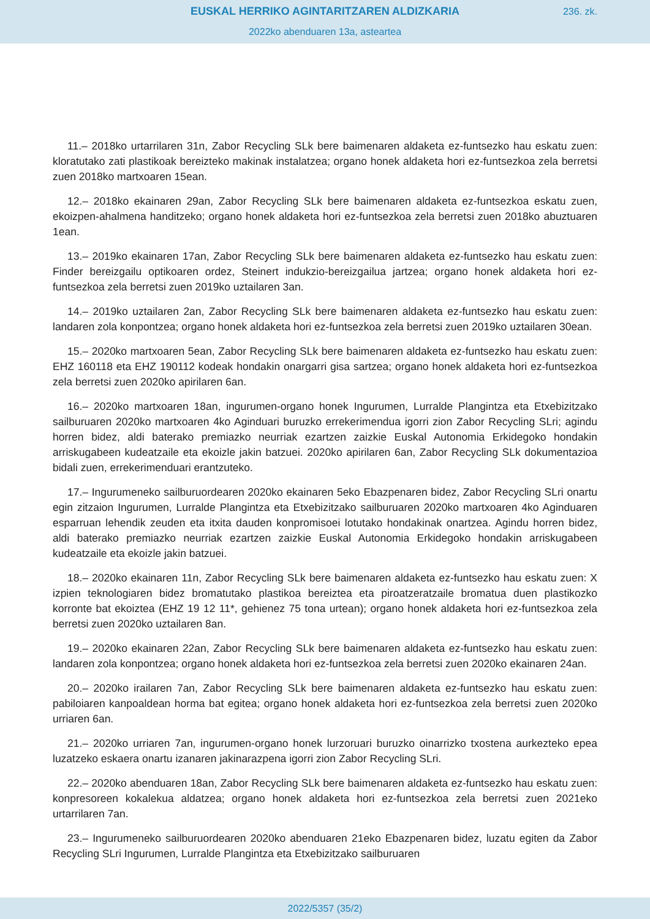EUSKAL HERRIKO AGINTARITZAREN ALDIZKARIA
236. zk.
2022ko abenduaren 13a, asteartea
11.– 2018ko urtarrilaren 31n, Zabor Recycling SLk bere baimenaren aldaketa ez-funtsezko hau eskatu zuen: kloratutako zati plastikoak bereizteko makinak instalatzea; organo honek aldaketa hori ez-funtsezkoa zela berretsi zuen 2018ko martxoaren 15ean.
12.– 2018ko ekainaren 29an, Zabor Recycling SLk bere baimenaren aldaketa ez-funtsezkoa eskatu zuen, ekoizpen-ahalmena handitzeko; organo honek aldaketa hori ez-funtsezkoa zela berretsi zuen 2018ko abuztuaren 1ean.
13.– 2019ko ekainaren 17an, Zabor Recycling SLk bere baimenaren aldaketa ez-funtsezko hau eskatu zuen: Finder bereizgailu optikoaren ordez, Steinert indukzio-bereizgailua jartzea; organo honek aldaketa hori ez-funtsezkoa zela berretsi zuen 2019ko uztailaren 3an.
14.– 2019ko uztailaren 2an, Zabor Recycling SLk bere baimenaren aldaketa ez-funtsezko hau eskatu zuen: landaren zola konpontzea; organo honek aldaketa hori ez-funtsezkoa zela berretsi zuen 2019ko uztailaren 30ean.
15.– 2020ko martxoaren 5ean, Zabor Recycling SLk bere baimenaren aldaketa ez-funtsezko hau eskatu zuen: EHZ 160118 eta EHZ 190112 kodeak hondakin onargarri gisa sartzea; organo honek aldaketa hori ez-funtsezkoa zela berretsi zuen 2020ko apirilaren 6an.
16.– 2020ko martxoaren 18an, ingurumen-organo honek Ingurumen, Lurralde Plangintza eta Etxebizitzako sailburuaren 2020ko martxoaren 4ko Aginduari buruzko errekerimendua igorri zion Zabor Recycling SLri; agindu horren bidez, aldi baterako premiazko neurriak ezartzen zaizkie Euskal Autonomia Erkidegoko hondakin arriskugabeen kudeatzaile eta ekoizle jakin batzuei. 2020ko apirilaren 6an, Zabor Recycling SLk dokumentazioa bidali zuen, errekerimenduari erantzuteko.
17.– Ingurumeneko sailburuordearen 2020ko ekainaren 5eko Ebazpenaren bidez, Zabor Recycling SLri onartu egin zitzaion Ingurumen, Lurralde Plangintza eta Etxebizitzako sailburuaren 2020ko martxoaren 4ko Aginduaren esparruan lehendik zeuden eta itxita dauden konpromisoei lotutako hondakinak onartzea. Agindu horren bidez, aldi baterako premiazko neurriak ezartzen zaizkie Euskal Autonomia Erkidegoko hondakin arriskugabeen kudeatzaile eta ekoizle jakin batzuei.
18.– 2020ko ekainaren 11n, Zabor Recycling SLk bere baimenaren aldaketa ez-funtsezko hau eskatu zuen: X izpien teknologiaren bidez bromatutako plastikoa bereiztea eta piroatzeratzaile bromatua duen plastikozko korronte bat ekoiztea (EHZ 19 12 11*, gehienez 75 tona urtean); organo honek aldaketa hori ez-funtsezkoa zela berretsi zuen 2020ko uztailaren 8an.
19.– 2020ko ekainaren 22an, Zabor Recycling SLk bere baimenaren aldaketa ez-funtsezko hau eskatu zuen: landaren zola konpontzea; organo honek aldaketa hori ez-funtsezkoa zela berretsi zuen 2020ko ekainaren 24an.
20.– 2020ko irailaren 7an, Zabor Recycling SLk bere baimenaren aldaketa ez-funtsezko hau eskatu zuen: pabiloiaren kanpoaldean horma bat egitea; organo honek aldaketa hori ez-funtsezkoa zela berretsi zuen 2020ko urriaren 6an.
21.– 2020ko urriaren 7an, ingurumen-organo honek lurzoruari buruzko oinarrizko txostena aurkezteko epea luzatzeko eskaera onartu izanaren jakinarazpena igorri zion Zabor Recycling SLri.
22.– 2020ko abenduaren 18an, Zabor Recycling SLk bere baimenaren aldaketa ez-funtsezko hau eskatu zuen: konpresoreen kokalekua aldatzea; organo honek aldaketa hori ez-funtsezkoa zela berretsi zuen 2021eko urtarrilaren 7an.
23.– Ingurumeneko sailburuordearen 2020ko abenduaren 21eko Ebazpenaren bidez, luzatu egiten da Zabor Recycling SLri Ingurumen, Lurralde Plangintza eta Etxebizitzako sailburuaren
2022/5357 (35/2)